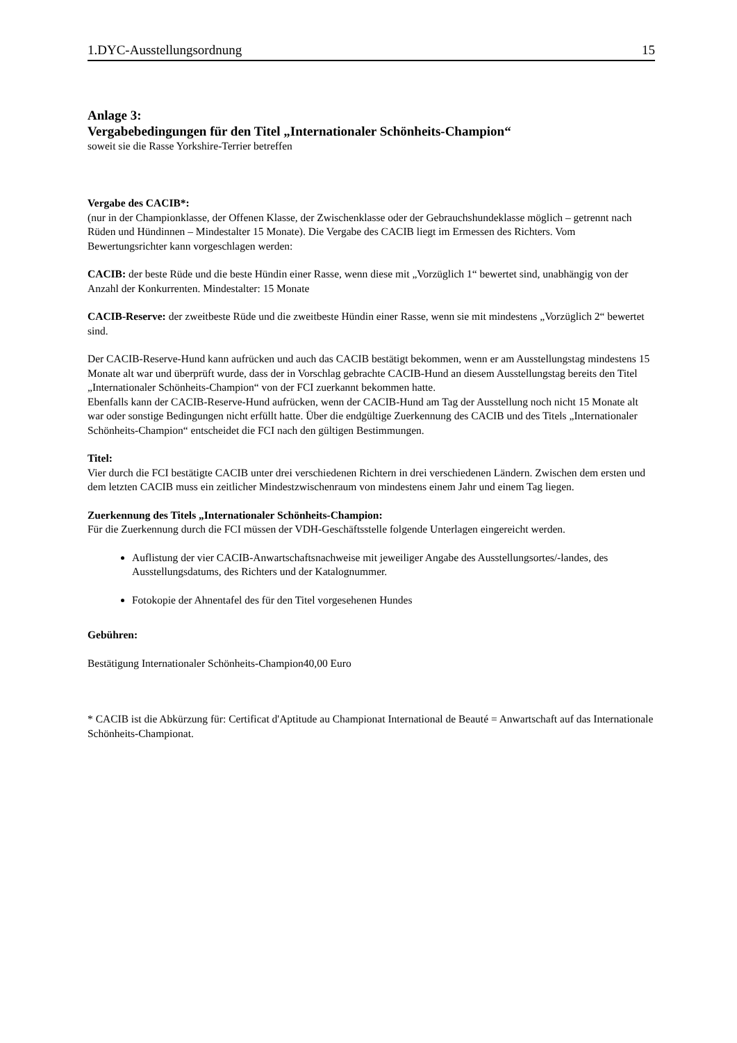1.DYC-Ausstellungsordnung 15
Anlage 3:
Vergabebedingungen für den Titel „Internationaler Schönheits-Champion“
soweit sie die Rasse Yorkshire-Terrier betreffen
Vergabe des CACIB*:
(nur in der Championklasse, der Offenen Klasse, der Zwischenklasse oder der Gebrauchshundeklasse möglich – getrennt nach Rüden und Hündinnen – Mindestalter 15 Monate). Die Vergabe des CACIB liegt im Ermessen des Richters. Vom Bewertungsrichter kann vorgeschlagen werden:
CACIB: der beste Rüde und die beste Hündin einer Rasse, wenn diese mit „Vorzüglich 1“ bewertet sind, unabhängig von der Anzahl der Konkurrenten. Mindestalter: 15 Monate
CACIB-Reserve: der zweitbeste Rüde und die zweitbeste Hündin einer Rasse, wenn sie mit mindestens „Vorzüglich 2“ bewertet sind.
Der CACIB-Reserve-Hund kann aufrücken und auch das CACIB bestätigt bekommen, wenn er am Ausstellungstag mindestens 15 Monate alt war und überprüft wurde, dass der in Vorschlag gebrachte CACIB-Hund an diesem Ausstellungstag bereits den Titel „Internationaler Schönheits-Champion“ von der FCI zuerkannt bekommen hatte.
Ebenfalls kann der CACIB-Reserve-Hund aufrücken, wenn der CACIB-Hund am Tag der Ausstellung noch nicht 15 Monate alt war oder sonstige Bedingungen nicht erfüllt hatte. Über die endgültige Zuerkennung des CACIB und des Titels „Internationaler Schönheits-Champion“ entscheidet die FCI nach den gültigen Bestimmungen.
Titel:
Vier durch die FCI bestätigte CACIB unter drei verschiedenen Richtern in drei verschiedenen Ländern. Zwischen dem ersten und dem letzten CACIB muss ein zeitlicher Mindestzwischenraum von mindestens einem Jahr und einem Tag liegen.
Zuerkennung des Titels „Internationaler Schönheits-Champion:
Für die Zuerkennung durch die FCI müssen der VDH-Geschäftsstelle folgende Unterlagen eingereicht werden.
Auflistung der vier CACIB-Anwartschaftsnachweise mit jeweiliger Angabe des Ausstellungsortes/-landes, des Ausstellungsdatums, des Richters und der Katalognummer.
Fotokopie der Ahnentafel des für den Titel vorgesehenen Hundes
Gebühren:
Bestätigung Internationaler Schönheits-Champion40,00 Euro
* CACIB ist die Abkürzung für: Certificat d'Aptitude au Championat International de Beauté = Anwartschaft auf das Internationale Schönheits-Championat.